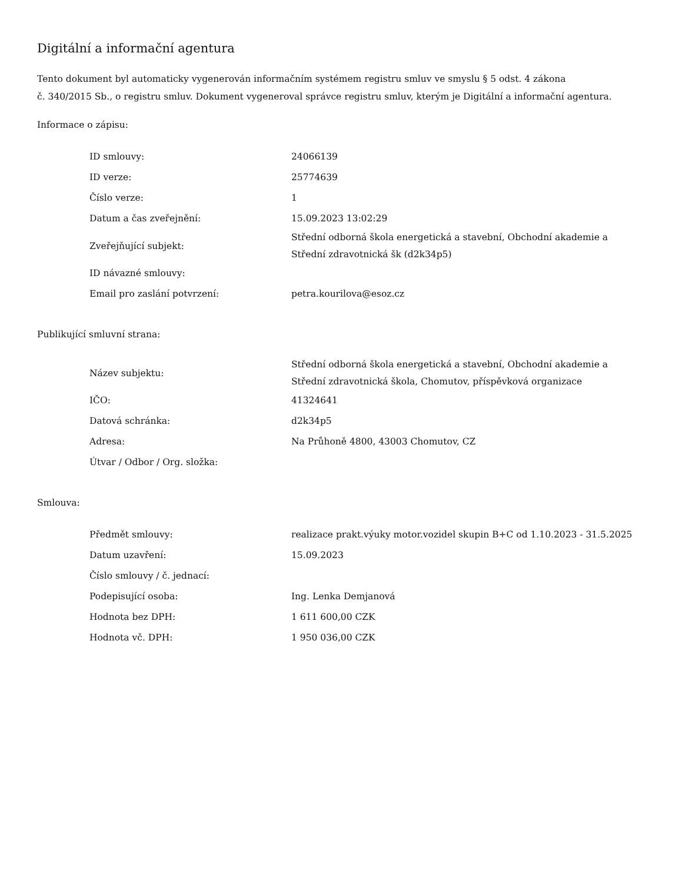Digitální a informační agentura
Tento dokument byl automaticky vygenerován informačním systémem registru smluv ve smyslu § 5 odst. 4 zákona
č. 340/2015 Sb., o registru smluv. Dokument vygeneroval správce registru smluv, kterým je Digitální a informační agentura.
Informace o zápisu:
| ID smlouvy: | 24066139 |
| ID verze: | 25774639 |
| Číslo verze: | 1 |
| Datum a čas zveřejnění: | 15.09.2023 13:02:29 |
| Zveřejňující subjekt: | Střední odborná škola energetická a stavební, Obchodní akademie a Střední zdravotnická šk (d2k34p5) |
| ID návazné smlouvy: | |
| Email pro zaslání potvrzení: | petra.kourilova@esoz.cz |
Publikující smluvní strana:
| Název subjektu: | Střední odborná škola energetická a stavební, Obchodní akademie a Střední zdravotnická škola, Chomutov, příspěvková organizace |
| IČO: | 41324641 |
| Datová schránka: | d2k34p5 |
| Adresa: | Na Průhoně 4800, 43003 Chomutov, CZ |
| Útvar / Odbor / Org. složka: | |
Smlouva:
| Předmět smlouvy: | realizace prakt.výuky motor.vozidel skupin B+C od 1.10.2023 - 31.5.2025 |
| Datum uzavření: | 15.09.2023 |
| Číslo smlouvy / č. jednací: | |
| Podepisující osoba: | Ing. Lenka Demjanová |
| Hodnota bez DPH: | 1 611 600,00 CZK |
| Hodnota vč. DPH: | 1 950 036,00 CZK |